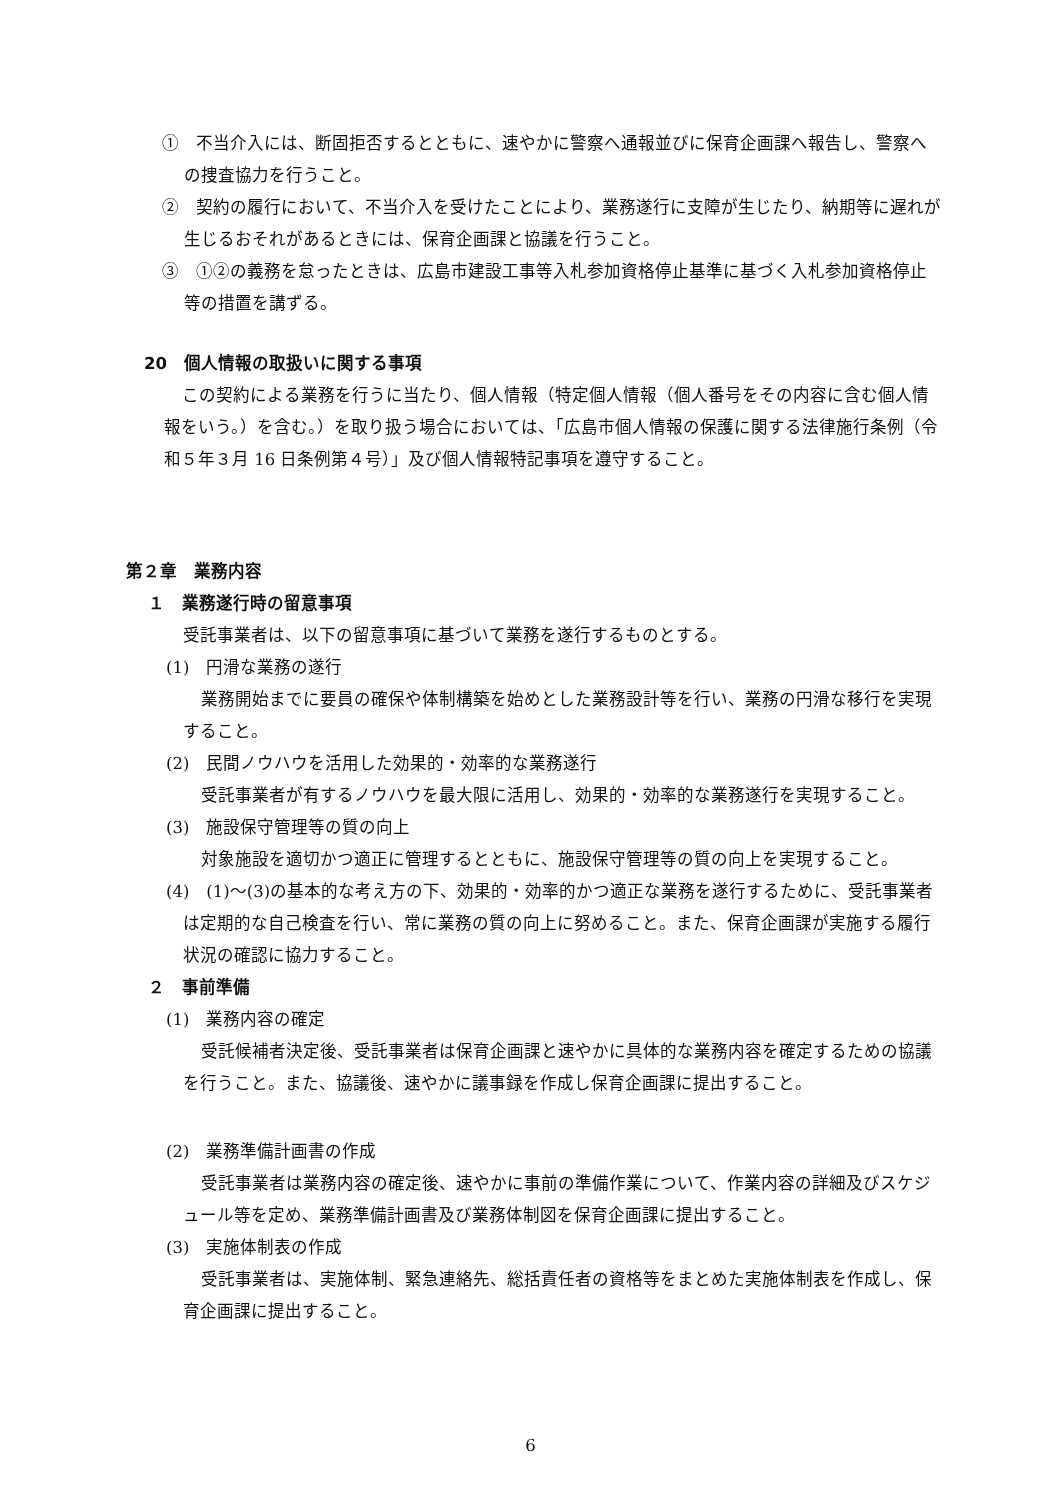①　不当介入には、断固拒否するとともに、速やかに警察へ通報並びに保育企画課へ報告し、警察への捜査協力を行うこと。
②　契約の履行において、不当介入を受けたことにより、業務遂行に支障が生じたり、納期等に遅れが生じるおそれがあるときには、保育企画課と協議を行うこと。
③　①②の義務を怠ったときは、広島市建設工事等入札参加資格停止基準に基づく入札参加資格停止等の措置を講ずる。
20　個人情報の取扱いに関する事項
この契約による業務を行うに当たり、個人情報（特定個人情報（個人番号をその内容に含む個人情報をいう。）を含む。）を取り扱う場合においては、「広島市個人情報の保護に関する法律施行条例（令和５年３月 16 日条例第４号）」及び個人情報特記事項を遵守すること。
第２章　業務内容
１　業務遂行時の留意事項
受託事業者は、以下の留意事項に基づいて業務を遂行するものとする。
(1)　円滑な業務の遂行
業務開始までに要員の確保や体制構築を始めとした業務設計等を行い、業務の円滑な移行を実現すること。
(2)　民間ノウハウを活用した効果的・効率的な業務遂行
受託事業者が有するノウハウを最大限に活用し、効果的・効率的な業務遂行を実現すること。
(3)　施設保守管理等の質の向上
対象施設を適切かつ適正に管理するとともに、施設保守管理等の質の向上を実現すること。
(4)　(1)～(3)の基本的な考え方の下、効果的・効率的かつ適正な業務を遂行するために、受託事業者は定期的な自己検査を行い、常に業務の質の向上に努めること。また、保育企画課が実施する履行状況の確認に協力すること。
２　事前準備
(1)　業務内容の確定
受託候補者決定後、受託事業者は保育企画課と速やかに具体的な業務内容を確定するための協議を行うこと。また、協議後、速やかに議事録を作成し保育企画課に提出すること。
(2)　業務準備計画書の作成
受託事業者は業務内容の確定後、速やかに事前の準備作業について、作業内容の詳細及びスケジュール等を定め、業務準備計画書及び業務体制図を保育企画課に提出すること。
(3)　実施体制表の作成
受託事業者は、実施体制、緊急連絡先、総括責任者の資格等をまとめた実施体制表を作成し、保育企画課に提出すること。
6